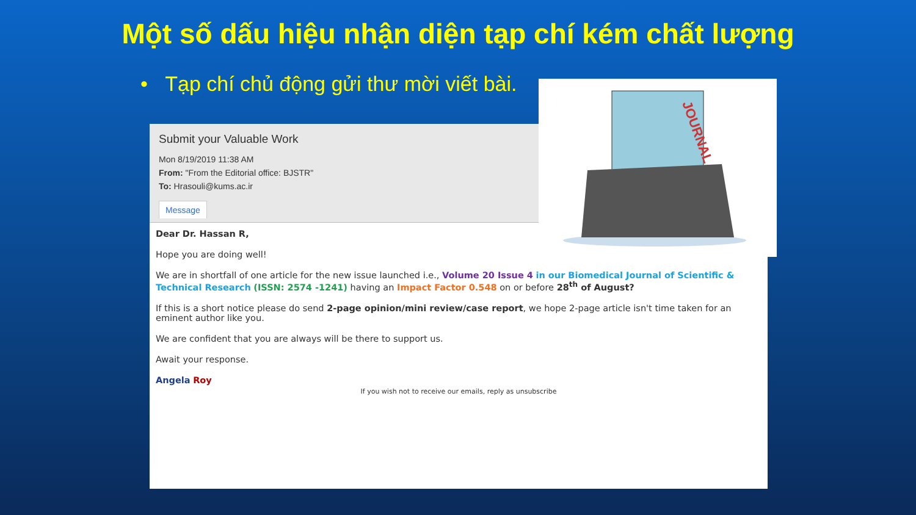Một số dấu hiệu nhận diện tạp chí kém chất lượng
• Tạp chí chủ động gửi thư mời viết bài.
Submit your Valuable Work
Mon 8/19/2019 11:38 AM
From: "From the Editorial office: BJSTR"
To: Hrasouli@kums.ac.ir
Message
Dear Dr. Hassan R,
Hope you are doing well!
We are in shortfall of one article for the new issue launched i.e., Volume 20 Issue 4 in our Biomedical Journal of Scientific & Technical Research (ISSN: 2574 -1241) having an Impact Factor 0.548 on or before 28<sup>th</sup> of August?
If this is a short notice please do send 2-page opinion/mini review/case report, we hope 2-page article isn't time taken for an eminent author like you.
We are confident that you are always will be there to support us.
Await your response.
Angela Roy
If you wish not to receive our emails, reply as unsubscribe
JOURNAL